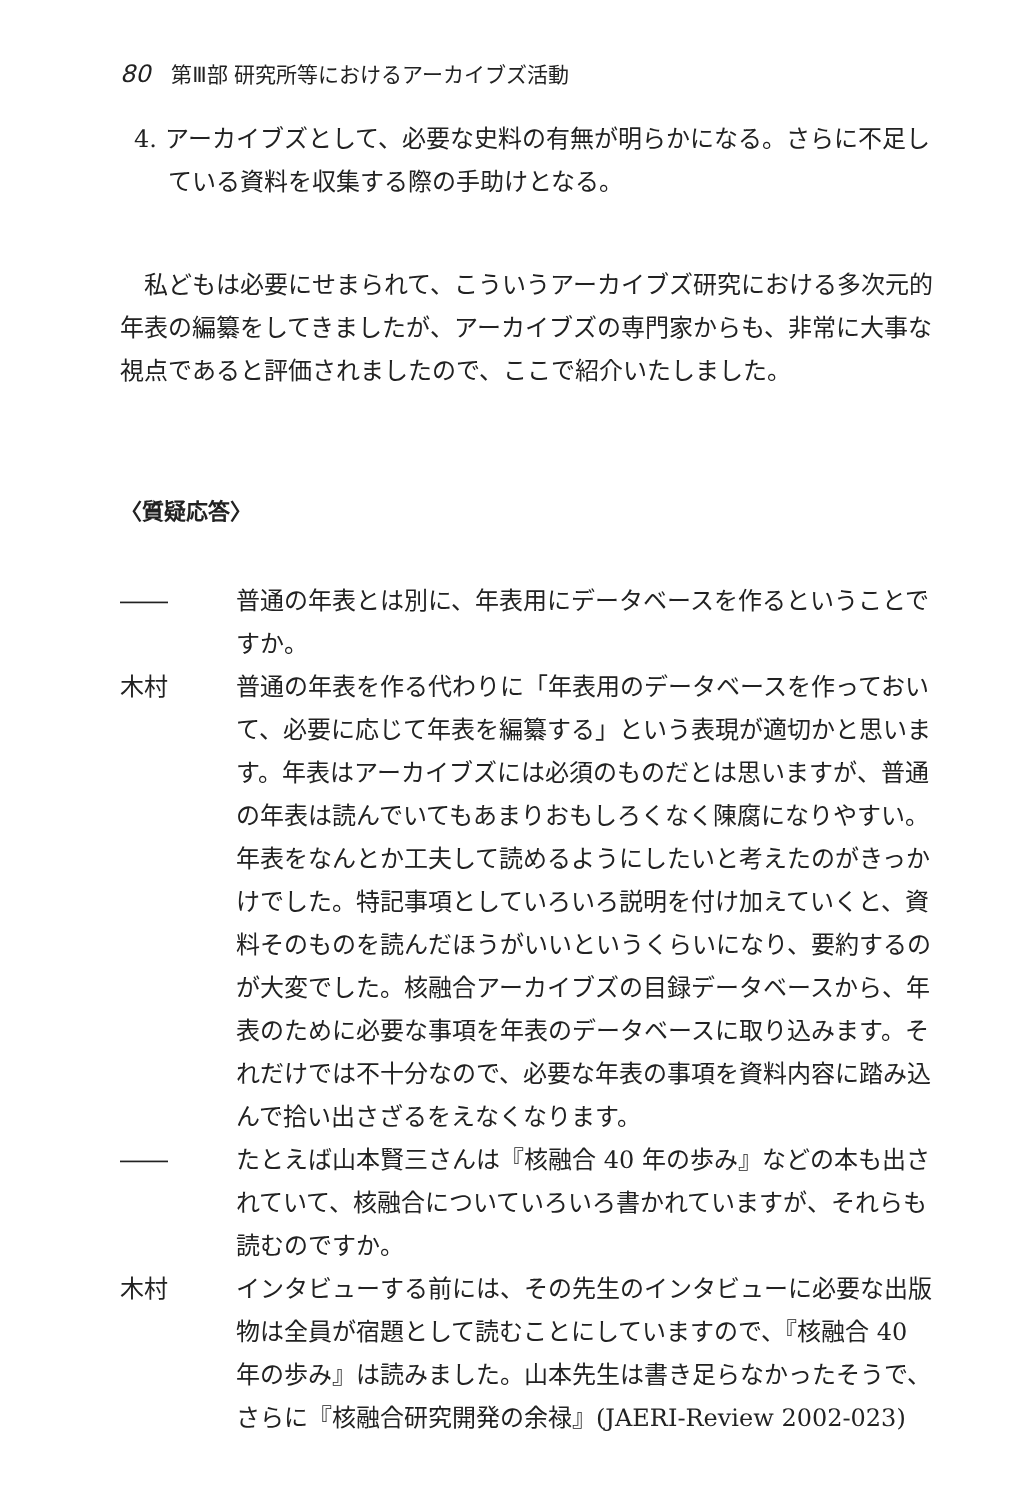80 第Ⅲ部 研究所等におけるアーカイブズ活動
4. アーカイブズとして、必要な史料の有無が明らかになる。さらに不足している資料を収集する際の手助けとなる。
私どもは必要にせまられて、こういうアーカイブズ研究における多次元的年表の編纂をしてきましたが、アーカイブズの専門家からも、非常に大事な視点であると評価されましたので、ここで紹介いたしました。
〈質疑応答〉
―― 普通の年表とは別に、年表用にデータベースを作るということですか。
木村 普通の年表を作る代わりに「年表用のデータベースを作っておいて、必要に応じて年表を編纂する」という表現が適切かと思います。年表はアーカイブズには必須のものだとは思いますが、普通の年表は読んでいてもあまりおもしろくなく陳腐になりやすい。年表をなんとか工夫して読めるようにしたいと考えたのがきっかけでした。特記事項としていろいろ説明を付け加えていくと、資料そのものを読んだほうがいいというくらいになり、要約するのが大変でした。核融合アーカイブズの目録データベースから、年表のために必要な事項を年表のデータベースに取り込みます。それだけでは不十分なので、必要な年表の事項を資料内容に踏み込んで拾い出さざるをえなくなります。
―― たとえば山本賢三さんは『核融合 40 年の歩み』などの本も出されていて、核融合についていろいろ書かれていますが、それらも読むのですか。
木村 インタビューする前には、その先生のインタビューに必要な出版物は全員が宿題として読むことにしていますので、『核融合 40 年の歩み』は読みました。山本先生は書き足らなかったそうで、さらに『核融合研究開発の余禄』(JAERI-Review 2002-023)